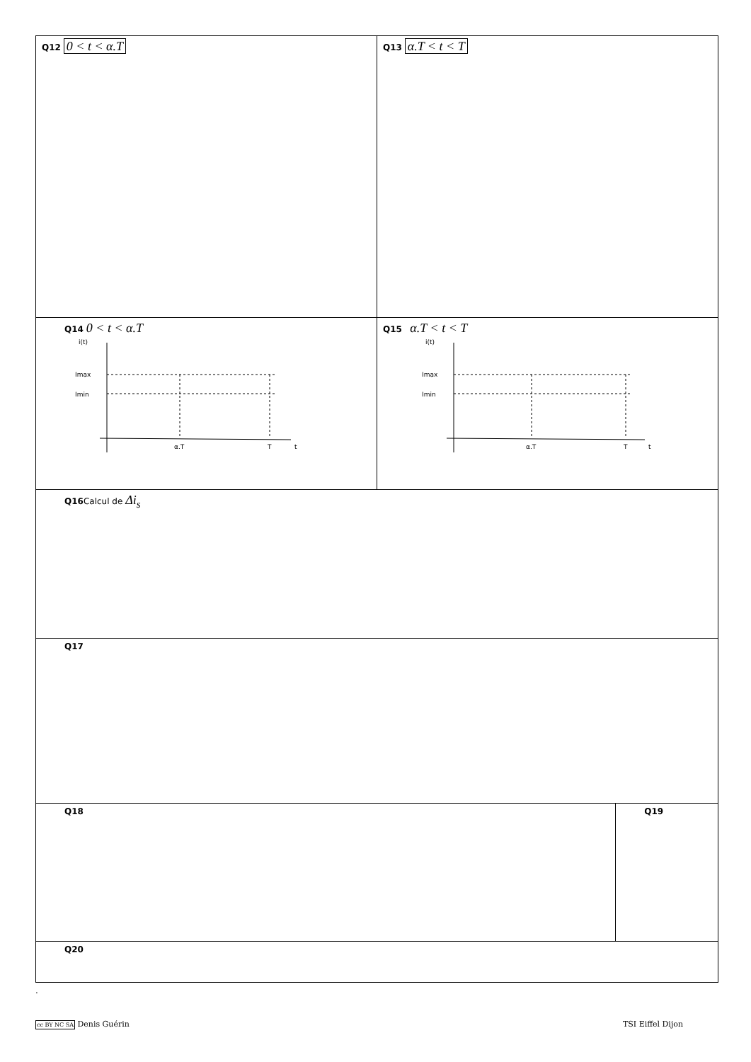| Q12 0 < t < α.T | Q13 α.T < t < T | |
| Q14 0 < t < α.T i(t) Imax Imin α.T T t | Q15 α.T < t < T i(t) Imax Imin α.T T t | |
| Q16 Calcul de Δi<sub>s</sub> | | |
| Q17 | | |
| Q18 | | Q19 |
| Q20 | | |
.
cc BY NC SA Denis Guérin TSI Eiffel Dijon